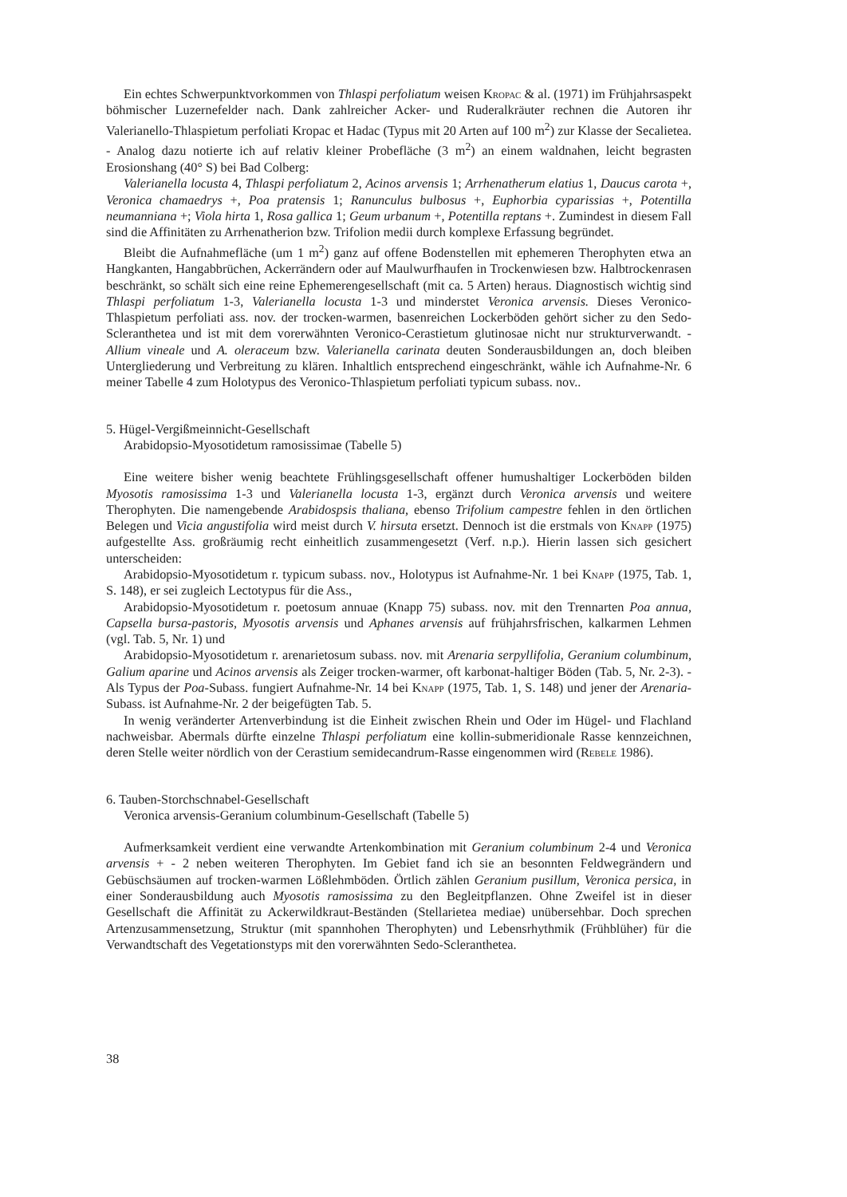Ein echtes Schwerpunktvorkommen von Thlaspi perfoliatum weisen Kropac & al. (1971) im Frühjahrsaspekt böhmischer Luzernefelder nach. Dank zahlreicher Acker- und Ruderalkräuter rechnen die Autoren ihr Valerianello-Thlaspietum perfoliati Kropac et Hadac (Typus mit 20 Arten auf 100 m<sup>2</sup>) zur Klasse der Secalietea. - Analog dazu notierte ich auf relativ kleiner Probefläche (3 m<sup>2</sup>) an einem waldnahen, leicht begrasten Erosionshang (40° S) bei Bad Colberg:
Valerianella locusta 4, Thlaspi perfoliatum 2, Acinos arvensis 1; Arrhenatherum elatius 1, Daucus carota +, Veronica chamaedrys +, Poa pratensis 1; Ranunculus bulbosus +, Euphorbia cyparissias +, Potentilla neumanniana +; Viola hirta 1, Rosa gallica 1; Geum urbanum +, Potentilla reptans +. Zumindest in diesem Fall sind die Affinitäten zu Arrhenatherion bzw. Trifolion medii durch komplexe Erfassung begründet.
Bleibt die Aufnahmefläche (um 1 m<sup>2</sup>) ganz auf offene Bodenstellen mit ephemeren Therophyten etwa an Hangkanten, Hangabbrüchen, Ackerrändern oder auf Maulwurfhaufen in Trockenwiesen bzw. Halbtrockenrasen beschränkt, so schält sich eine reine Ephemerengesellschaft (mit ca. 5 Arten) heraus. Diagnostisch wichtig sind Thlaspi perfoliatum 1-3, Valerianella locusta 1-3 und minderstet Veronica arvensis. Dieses Veronico-Thlaspietum perfoliati ass. nov. der trocken-warmen, basenreichen Lockerböden gehört sicher zu den Sedo-Scleranthetea und ist mit dem vorerwähnten Veronico-Cerastietum glutinosae nicht nur strukturverwandt. - Allium vineale und A. oleraceum bzw. Valerianella carinata deuten Sonderausbildungen an, doch bleiben Untergliederung und Verbreitung zu klären. Inhaltlich entsprechend eingeschränkt, wähle ich Aufnahme-Nr. 6 meiner Tabelle 4 zum Holotypus des Veronico-Thlaspietum perfoliati typicum subass. nov..
5. Hügel-Vergißmeinnicht-Gesellschaft
Arabidopsio-Myosotidetum ramosissimae (Tabelle 5)
Eine weitere bisher wenig beachtete Frühlingsgesellschaft offener humushaltiger Lockerböden bilden Myosotis ramosissima 1-3 und Valerianella locusta 1-3, ergänzt durch Veronica arvensis und weitere Therophyten. Die namengebende Arabidospsis thaliana, ebenso Trifolium campestre fehlen in den örtlichen Belegen und Vicia angustifolia wird meist durch V. hirsuta ersetzt. Dennoch ist die erstmals von Knapp (1975) aufgestellte Ass. großräumig recht einheitlich zusammengesetzt (Verf. n.p.). Hierin lassen sich gesichert unterscheiden:
Arabidopsio-Myosotidetum r. typicum subass. nov., Holotypus ist Aufnahme-Nr. 1 bei Knapp (1975, Tab. 1, S. 148), er sei zugleich Lectotypus für die Ass.,
Arabidopsio-Myosotidetum r. poetosum annuae (Knapp 75) subass. nov. mit den Trennarten Poa annua, Capsella bursa-pastoris, Myosotis arvensis und Aphanes arvensis auf frühjahrsfrischen, kalkarmen Lehmen (vgl. Tab. 5, Nr. 1) und
Arabidopsio-Myosotidetum r. arenarietosum subass. nov. mit Arenaria serpyllifolia, Geranium columbinum, Galium aparine und Acinos arvensis als Zeiger trocken-warmer, oft karbonat-haltiger Böden (Tab. 5, Nr. 2-3). - Als Typus der Poa-Subass. fungiert Aufnahme-Nr. 14 bei Knapp (1975, Tab. 1, S. 148) und jener der Arenaria-Subass. ist Aufnahme-Nr. 2 der beigefügten Tab. 5.
In wenig veränderter Artenverbindung ist die Einheit zwischen Rhein und Oder im Hügel- und Flachland nachweisbar. Abermals dürfte einzelne Thlaspi perfoliatum eine kollin-submeridionale Rasse kennzeichnen, deren Stelle weiter nördlich von der Cerastium semidecandrum-Rasse eingenommen wird (Rebele 1986).
6. Tauben-Storchschnabel-Gesellschaft
Veronica arvensis-Geranium columbinum-Gesellschaft (Tabelle 5)
Aufmerksamkeit verdient eine verwandte Artenkombination mit Geranium columbinum 2-4 und Veronica arvensis + - 2 neben weiteren Therophyten. Im Gebiet fand ich sie an besonnten Feldwegrändern und Gebüschsäumen auf trocken-warmen Lößlehmböden. Örtlich zählen Geranium pusillum, Veronica persica, in einer Sonderausbildung auch Myosotis ramosissima zu den Begleitpflanzen. Ohne Zweifel ist in dieser Gesellschaft die Affinität zu Ackerwildkraut-Beständen (Stellarietea mediae) unübersehbar. Doch sprechen Artenzusammensetzung, Struktur (mit spannhohen Therophyten) und Lebensrhythmik (Frühblüher) für die Verwandtschaft des Vegetationstyps mit den vorerwähnten Sedo-Scleranthetea.
38